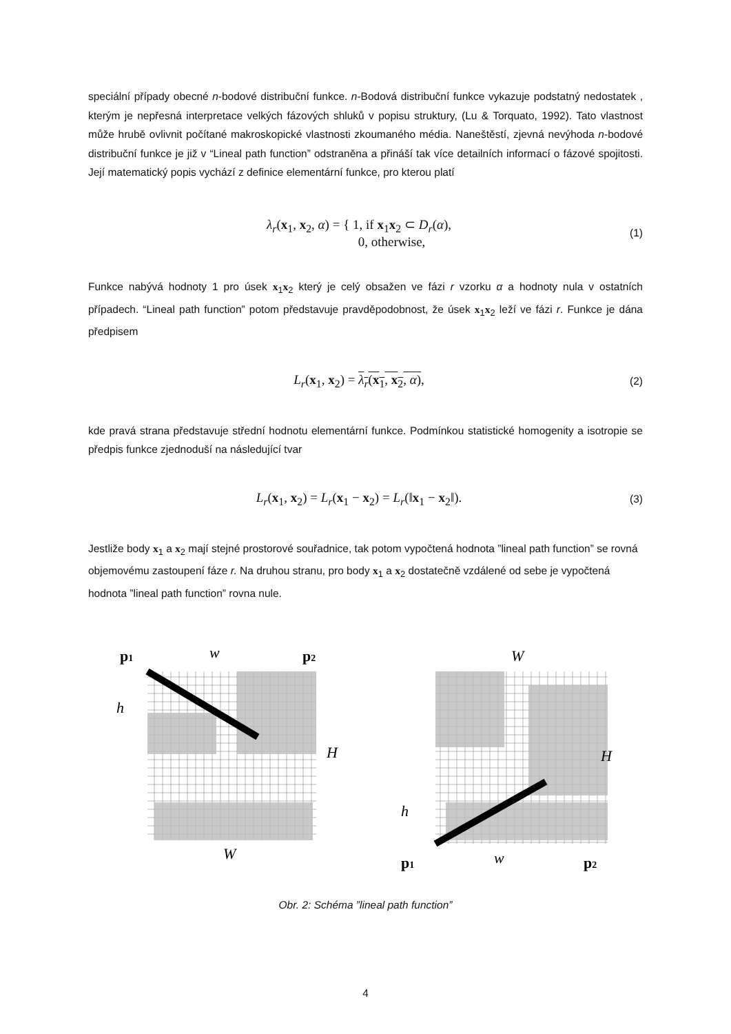speciální případy obecné n-bodové distribuční funkce. n-Bodová distribuční funkce vykazuje podstatný nedostatek , kterým je nepřesná interpretace velkých fázových shluků v popisu struktury, (Lu & Torquato, 1992). Tato vlastnost může hrubě ovlivnit počítané makroskopické vlastnosti zkoumaného média. Naneštěstí, zjevná nevýhoda n-bodové distribuční funkce je již v “Lineal path function” odstraněna a přináší tak více detailních informací o fázové spojitosti. Její matematický popis vychází z definice elementární funkce, pro kterou platí
λ<sub>r</sub>(x<sub>1</sub>, x<sub>2</sub>, α) = { 1, if x<sub>1</sub>x<sub>2</sub> ⊂ D<sub>r</sub>(α),
0, otherwise,
(1)
Funkce nabývá hodnoty 1 pro úsek x<sub>1</sub>x<sub>2</sub> který je celý obsažen ve fázi r vzorku α a hodnoty nula v ostatních případech. “Lineal path function” potom představuje pravděpodobnost, že úsek x<sub>1</sub>x<sub>2</sub> leží ve fázi r. Funkce je dána předpisem
L<sub>r</sub>(x<sub>1</sub>, x<sub>2</sub>) = λ<sub>r</sub>(x<sub>1</sub>, x<sub>2</sub>, α),
(2)
kde pravá strana představuje střední hodnotu elementární funkce. Podmínkou statistické homogenity a isotropie se předpis funkce zjednoduší na následující tvar
L<sub>r</sub>(x<sub>1</sub>, x<sub>2</sub>) = L<sub>r</sub>(x<sub>1</sub> − x<sub>2</sub>) = L<sub>r</sub>(‖x<sub>1</sub> − x<sub>2</sub>‖).
(3)
Jestliže body x<sub>1</sub> a x<sub>2</sub> mají stejné prostorové souřadnice, tak potom vypočtená hodnota ”lineal path function” se rovná objemovému zastoupení fáze r. Na druhou stranu, pro body x<sub>1</sub> a x<sub>2</sub> dostatečně vzdálené od sebe je vypočtená hodnota ”lineal path function” rovna nule.
p1
w
p2
h
H
W
W
H
h
p1
w
p2
Obr. 2: Schéma ”lineal path function”
4